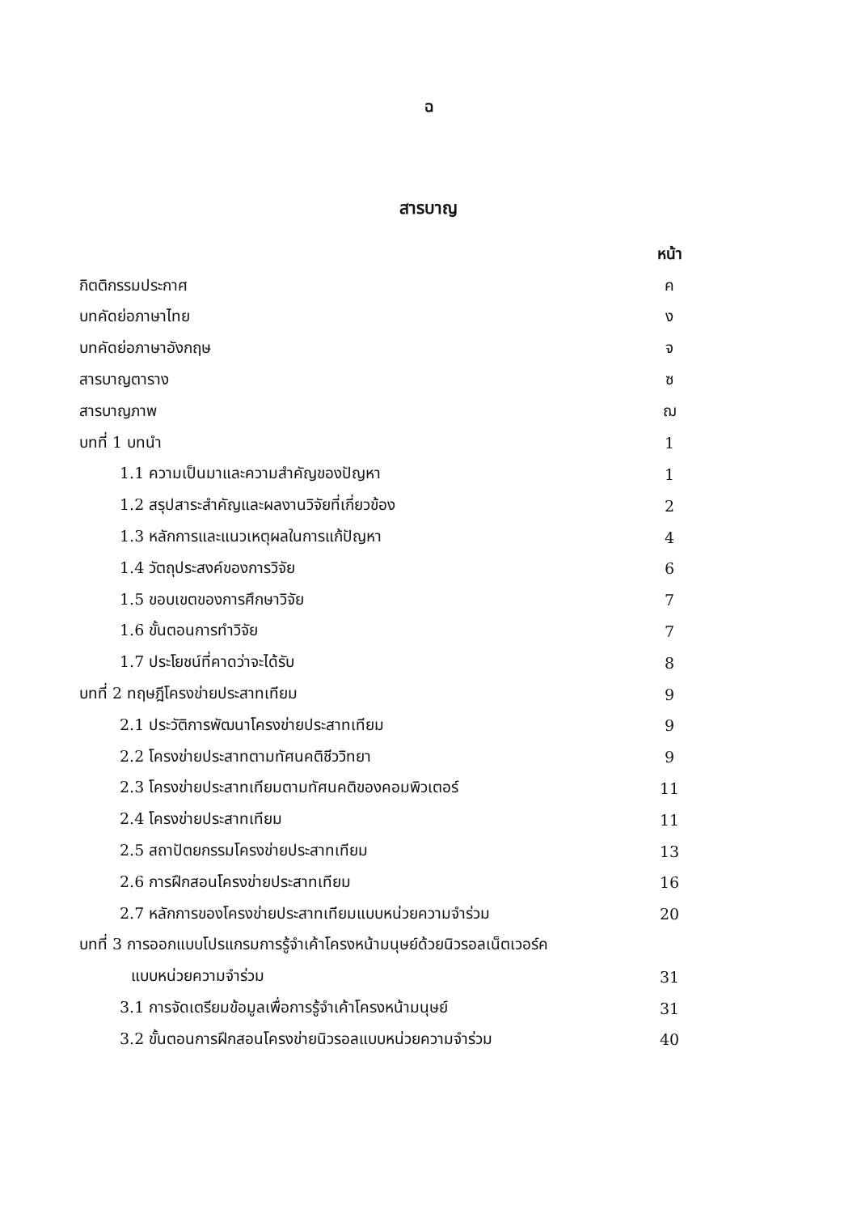ฉ
สารบาญ
| | หน้า |
| กิตติกรรมประกาศ | ค |
| บทคัดย่อภาษาไทย | ง |
| บทคัดย่อภาษาอังกฤษ | จ |
| สารบาญตาราง | ซ |
| สารบาญภาพ | ฌ |
| บทที่ 1 บทนำ | 1 |
| 1.1 ความเป็นมาและความสำคัญของปัญหา | 1 |
| 1.2 สรุปสาระสำคัญและผลงานวิจัยที่เกี่ยวข้อง | 2 |
| 1.3 หลักการและแนวเหตุผลในการแก้ปัญหา | 4 |
| 1.4 วัตถุประสงค์ของการวิจัย | 6 |
| 1.5 ขอบเขตของการศึกษาวิจัย | 7 |
| 1.6 ขั้นตอนการทำวิจัย | 7 |
| 1.7 ประโยชน์ที่คาดว่าจะได้รับ | 8 |
| บทที่ 2 ทฤษฎีโครงข่ายประสาทเทียม | 9 |
| 2.1 ประวัติการพัฒนาโครงข่ายประสาทเทียม | 9 |
| 2.2 โครงข่ายประสาทตามทัศนคติชีววิทยา | 9 |
| 2.3 โครงข่ายประสาทเทียมตามทัศนคติของคอมพิวเตอร์ | 11 |
| 2.4 โครงข่ายประสาทเทียม | 11 |
| 2.5 สถาปัตยกรรมโครงข่ายประสาทเทียม | 13 |
| 2.6 การฝึกสอนโครงข่ายประสาทเทียม | 16 |
| 2.7 หลักการของโครงข่ายประสาทเทียมแบบหน่วยความจำร่วม | 20 |
| บทที่ 3 การออกแบบโปรแกรมการรู้จำเค้าโครงหน้ามนุษย์ด้วยนิวรอลเน็ตเวอร์ค | |
| แบบหน่วยความจำร่วม | 31 |
| 3.1 การจัดเตรียมข้อมูลเพื่อการรู้จำเค้าโครงหน้ามนุษย์ | 31 |
| 3.2 ขั้นตอนการฝึกสอนโครงข่ายนิวรอลแบบหน่วยความจำร่วม | 40 |